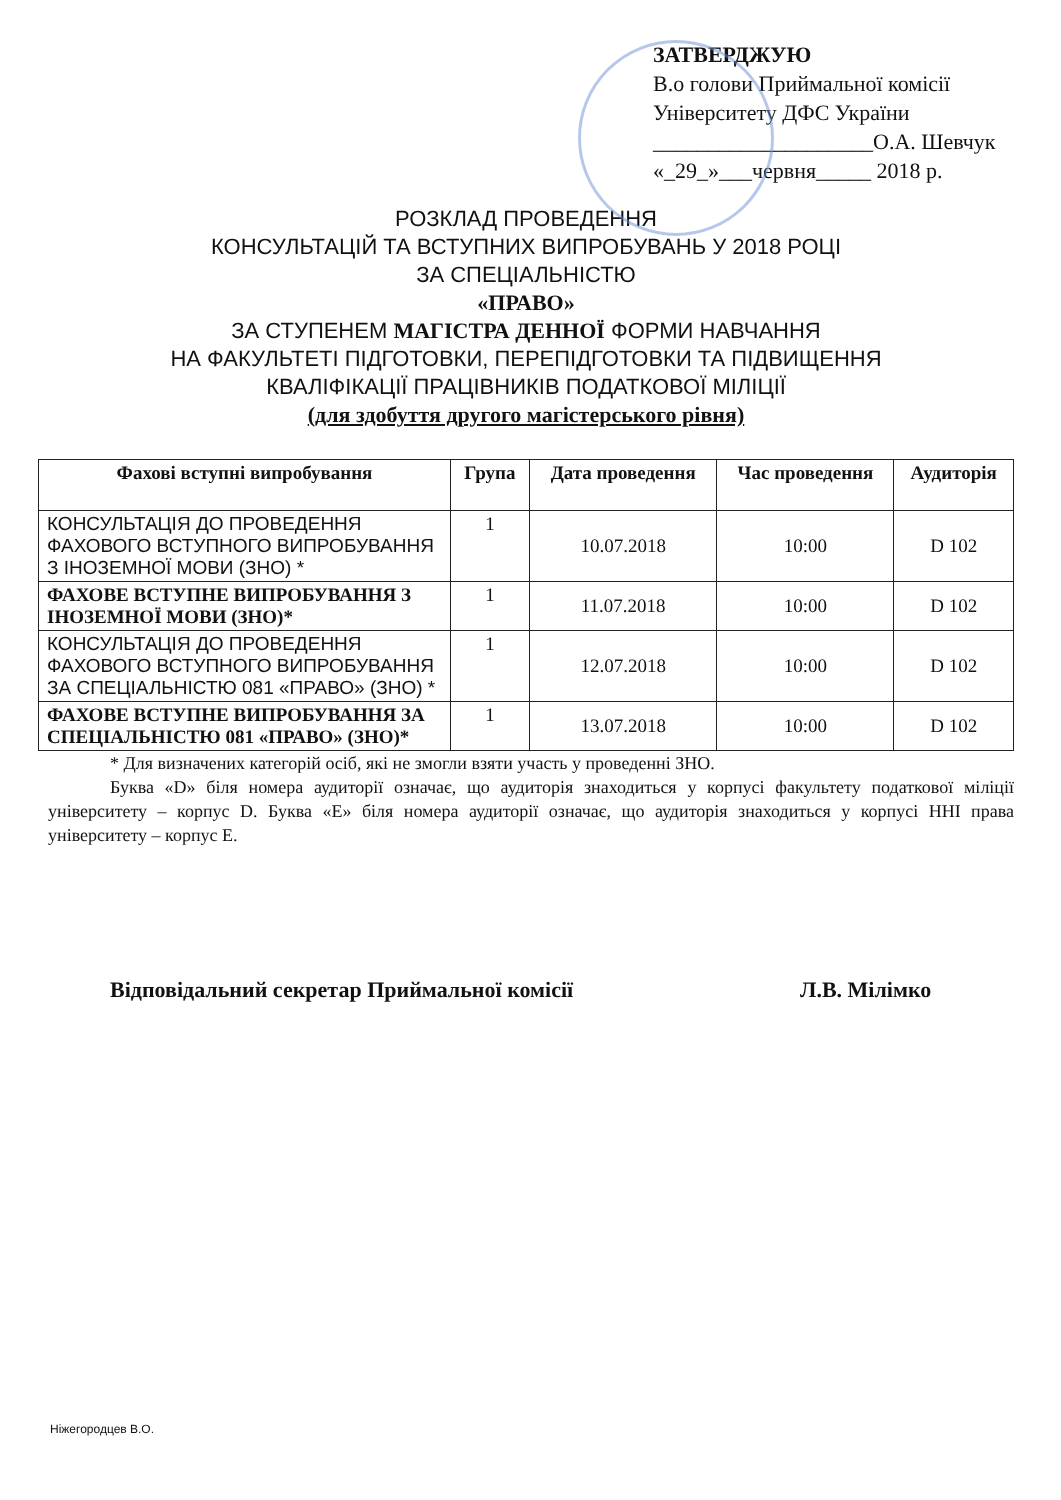ЗАТВЕРДЖУЮ
В.о голови Приймальної комісії
Університету ДФС України
____________________О.А. Шевчук
«_29_»___червня_____ 2018 р.
РОЗКЛАД ПРОВЕДЕННЯ
КОНСУЛЬТАЦІЙ ТА ВСТУПНИХ ВИПРОБУВАНЬ У 2018 РОЦІ
ЗА СПЕЦІАЛЬНІСТЮ
«ПРАВО»
ЗА СТУПЕНЕМ МАГІСТРА ДЕННОЇ ФОРМИ НАВЧАННЯ
НА ФАКУЛЬТЕТІ ПІДГОТОВКИ, ПЕРЕПІДГОТОВКИ ТА ПІДВИЩЕННЯ
КВАЛІФІКАЦІЇ ПРАЦІВНИКІВ ПОДАТКОВОЇ МІЛІЦІЇ
(для здобуття другого магістерського рівня)
| Фахові вступні випробування | Група | Дата проведення | Час проведення | Аудиторія |
| --- | --- | --- | --- | --- |
| КОНСУЛЬТАЦІЯ ДО ПРОВЕДЕННЯ ФАХОВОГО ВСТУПНОГО ВИПРОБУВАННЯ З ІНОЗЕМНОЇ МОВИ (ЗНО) * | 1 | 10.07.2018 | 10:00 | D 102 |
| ФАХОВЕ ВСТУПНЕ ВИПРОБУВАННЯ З ІНОЗЕМНОЇ МОВИ (ЗНО)* | 1 | 11.07.2018 | 10:00 | D 102 |
| КОНСУЛЬТАЦІЯ ДО ПРОВЕДЕННЯ ФАХОВОГО ВСТУПНОГО ВИПРОБУВАННЯ ЗА СПЕЦІАЛЬНІСТЮ 081 «ПРАВО» (ЗНО) * | 1 | 12.07.2018 | 10:00 | D 102 |
| ФАХОВЕ ВСТУПНЕ ВИПРОБУВАННЯ ЗА СПЕЦІАЛЬНІСТЮ 081 «ПРАВО» (ЗНО)* | 1 | 13.07.2018 | 10:00 | D 102 |
* Для визначених категорій осіб, які не змогли взяти участь у проведенні ЗНО.
Буква «D» біля номера аудиторії означає, що аудиторія знаходиться у корпусі факультету податкової міліції університету – корпус D. Буква «Е» біля номера аудиторії означає, що аудиторія знаходиться у корпусі ННІ права університету – корпус Е.
Відповідальний секретар Приймальної комісії Л.В. Мілімко
Ніжегородцев В.О.